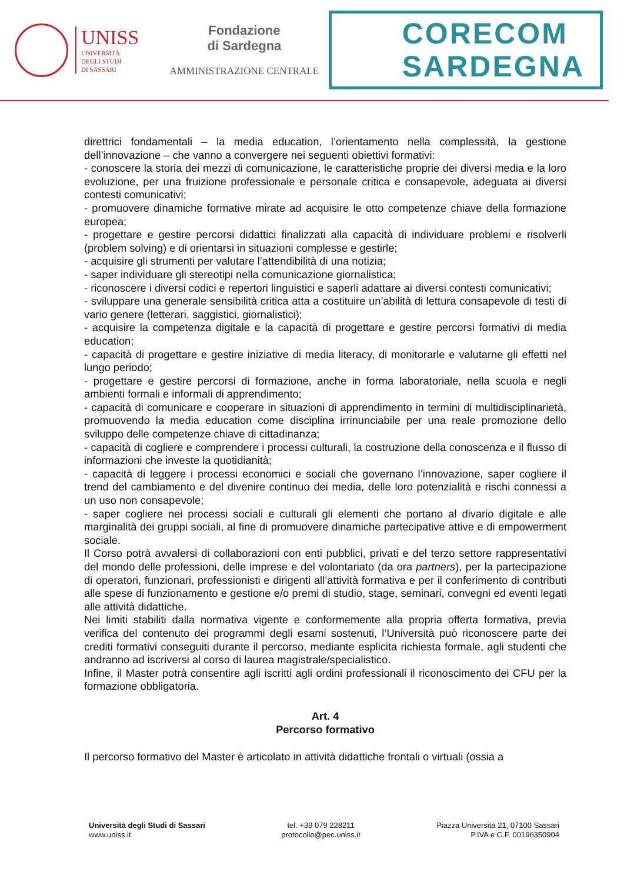UNISS
UNIVERSITÀ
DEGLI STUDI
DI SASSARI
Fondazione
di Sardegna
AMMINISTRAZIONE CENTRALE
CORECOM
SARDEGNA
direttrici fondamentali – la media education, l’orientamento nella complessità, la gestione dell’innovazione – che vanno a convergere nei seguenti obiettivi formativi:
- conoscere la storia dei mezzi di comunicazione, le caratteristiche proprie dei diversi media e la loro evoluzione, per una fruizione professionale e personale critica e consapevole, adeguata ai diversi contesti comunicativi;
- promuovere dinamiche formative mirate ad acquisire le otto competenze chiave della formazione europea;
- progettare e gestire percorsi didattici finalizzati alla capacità di individuare problemi e risolverli (problem solving) e di orientarsi in situazioni complesse e gestirle;
- acquisire gli strumenti per valutare l’attendibilità di una notizia;
- saper individuare gli stereotipi nella comunicazione giornalistica;
- riconoscere i diversi codici e repertori linguistici e saperli adattare ai diversi contesti comunicativi;
- sviluppare una generale sensibilità critica atta a costituire un’abilità di lettura consapevole di testi di vario genere (letterari, saggistici, giornalistici);
- acquisire la competenza digitale e la capacità di progettare e gestire percorsi formativi di media education;
- capacità di progettare e gestire iniziative di media literacy, di monitorarle e valutarne gli effetti nel lungo periodo;
- progettare e gestire percorsi di formazione, anche in forma laboratoriale, nella scuola e negli ambienti formali e informali di apprendimento;
- capacità di comunicare e cooperare in situazioni di apprendimento in termini di multidisciplinarietà, promuovendo la media education come disciplina irrinunciabile per una reale promozione dello sviluppo delle competenze chiave di cittadinanza;
- capacità di cogliere e comprendere i processi culturali, la costruzione della conoscenza e il flusso di informazioni che investe la quotidianità;
- capacità di leggere i processi economici e sociali che governano l’innovazione, saper cogliere il trend del cambiamento e del divenire continuo dei media, delle loro potenzialità e rischi connessi a un uso non consapevole;
- saper cogliere nei processi sociali e culturali gli elementi che portano al divario digitale e alle marginalità dei gruppi sociali, al fine di promuovere dinamiche partecipative attive e di empowerment sociale.
Il Corso potrà avvalersi di collaborazioni con enti pubblici, privati e del terzo settore rappresentativi del mondo delle professioni, delle imprese e del volontariato (da ora partners), per la partecipazione di operatori, funzionari, professionisti e dirigenti all’attività formativa e per il conferimento di contributi alle spese di funzionamento e gestione e/o premi di studio, stage, seminari, convegni ed eventi legati alle attività didattiche.
Nei limiti stabiliti dalla normativa vigente e conformemente alla propria offerta formativa, previa verifica del contenuto dei programmi degli esami sostenuti, l’Università può riconoscere parte dei crediti formativi conseguiti durante il percorso, mediante esplicita richiesta formale, agli studenti che andranno ad iscriversi al corso di laurea magistrale/specialistico.
Infine, il Master potrà consentire agli iscritti agli ordini professionali il riconoscimento dei CFU per la formazione obbligatoria.
Art. 4
Percorso formativo
Il percorso formativo del Master è articolato in attività didattiche frontali o virtuali (ossia a
Università degli Studi di Sassari
www.uniss.it
tel. +39 079 228211
protocollo@pec.uniss.it
Piazza Università 21, 07100 Sassari
P.IVA e C.F. 00196350904